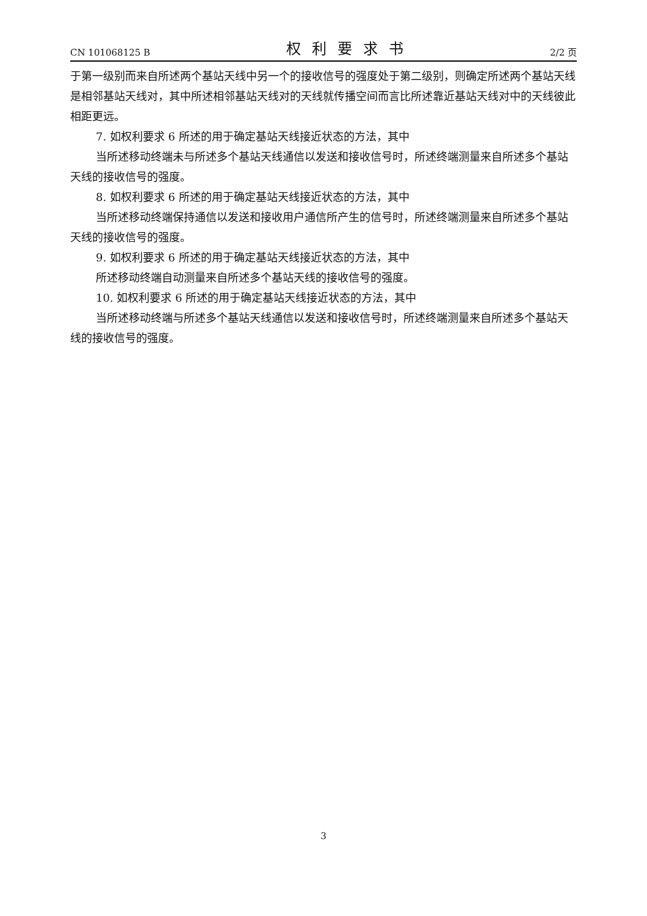CN 101068125 B 权利要求书 2/2 页
于第一级别而来自所述两个基站天线中另一个的接收信号的强度处于第二级别，则确定所述两个基站天线是相邻基站天线对，其中所述相邻基站天线对的天线就传播空间而言比所述靠近基站天线对中的天线彼此相距更远。
7. 如权利要求 6 所述的用于确定基站天线接近状态的方法，其中
当所述移动终端未与所述多个基站天线通信以发送和接收信号时，所述终端测量来自所述多个基站天线的接收信号的强度。
8. 如权利要求 6 所述的用于确定基站天线接近状态的方法，其中
当所述移动终端保持通信以发送和接收用户通信所产生的信号时，所述终端测量来自所述多个基站天线的接收信号的强度。
9. 如权利要求 6 所述的用于确定基站天线接近状态的方法，其中
所述移动终端自动测量来自所述多个基站天线的接收信号的强度。
10. 如权利要求 6 所述的用于确定基站天线接近状态的方法，其中
当所述移动终端与所述多个基站天线通信以发送和接收信号时，所述终端测量来自所述多个基站天线的接收信号的强度。
3